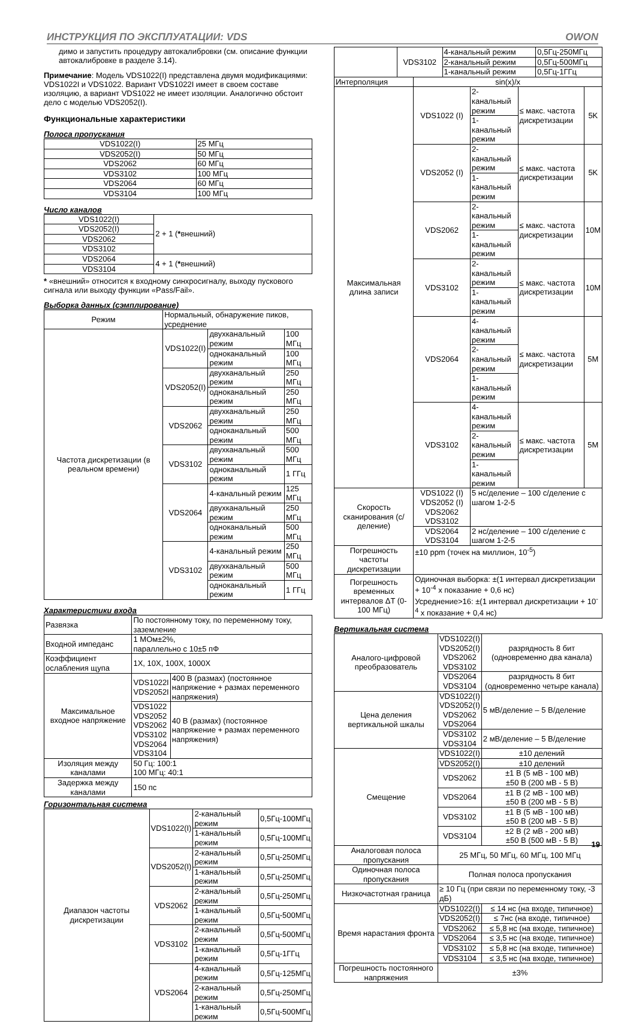ИНСТРУКЦИЯ ПО ЭКСПЛУАТАЦИИ: VDS OWON
димо и запустить процедуру автокалибровки (см. описание функции автокалибровке в разделе 3.14).
Примечание: Модель VDS1022(I) представлена двумя модификациями: VDS1022I и VDS1022. Вариант VDS1022I имеет в своем составе изоляцию, а вариант VDS1022 не имеет изоляции. Аналогично обстоит дело с моделью VDS2052(I).
Функциональные характеристики
Полоса пропускания
| VDS1022(I) | 25 МГц |
| VDS2052(I) | 50 МГц |
| VDS2062 | 60 МГц |
| VDS3102 | 100 МГц |
| VDS2064 | 60 МГц |
| VDS3104 | 100 МГц |
Число каналов
| VDS1022(I) | 2 + 1 ( * внешний) |
| VDS2052(I) | |
| VDS2062 | |
| VDS3102 | |
| VDS2064 | 4 + 1 ( * внешний) |
| VDS3104 | |
* «внешний» относится к входному синхросигналу, выходу пускового сигнала или выходу функции «Pass/Fail».
Выборка данных (сэмплирование)
| Режим | Нормальный, обнаружение пиков, усреднение | | |
| Частота дискретизации (в реальном времени) | VDS1022(I) | двухканальный режим | 100 МГц |
| | | одноканальный режим | 100 МГц |
| | VDS2052(I) | двухканальный режим | 250 МГц |
| | | одноканальный режим | 250 МГц |
| | VDS2062 | двухканальный режим | 250 МГц |
| | | одноканальный режим | 500 МГц |
| | VDS3102 | двухканальный режим | 500 МГц |
| | | одноканальный режим | 1 ГГц |
| | VDS2064 | 4-канальный режим | 125 МГц |
| | | двухканальный режим | 250 МГц |
| | | одноканальный режим | 500 МГц |
| | VDS3102 | 4-канальный режим | 250 МГц |
| | | двухканальный режим | 500 МГц |
| | | одноканальный режим | 1 ГГц |
Характеристики входа
| Развязка | По постоянному току, по переменному току, заземление | |
| Входной импеданс | 1 МОм±2%, параллельно с 10±5 пФ | |
| Коэффициент ослабления щупа | 1X, 10X, 100X, 1000X | |
| Максимальное входное напряжение | VDS1022I VDS2052I | 400 В (размах) (постоянное напряжение + размах переменного напряжения) |
| | VDS1022 VDS2052 VDS2062 VDS3102 VDS2064 VDS3104 | 40 В (размах) (постоянное напряжение + размах переменного напряжения) |
| Изоляция между каналами | 50 Гц: 100:1 100 МГц: 40:1 | |
| Задержка между каналами | 150 пс | |
Горизонтальная система
| Диапазон частоты дискретизации | VDS1022(I) | 2-канальный режим | 0,5Гц-100МГц |
| | | 1-канальный режим | 0,5Гц-100МГц |
| | VDS2052(I) | 2-канальный режим | 0,5Гц-250МГц |
| | | 1-канальный режим | 0,5Гц-250МГц |
| | VDS2062 | 2-канальный режим | 0,5Гц-250МГц |
| | | 1-канальный режим | 0,5Гц-500МГц |
| | VDS3102 | 2-канальный режим | 0,5Гц-500МГц |
| | | 1-канальный режим | 0,5Гц-1ГГц |
| | VDS2064 | 4-канальный режим | 0,5Гц-125МГц |
| | | 2-канальный режим | 0,5Гц-250МГц |
| | | 1-канальный режим | 0,5Гц-500МГц |
| | VDS3102 | 4-канальный режим | 0,5Гц-250МГц |
| | | 2-канальный режим | 0,5Гц-500МГц |
| | | 1-канальный режим | 0,5Гц-1ГГц |
| Интерполяция | sin(x)/x | | | |
| Максимальная длина записи | VDS1022 (I) | 2-канальный режим | ≤ макс. частота дискретизации | 5K |
| | | 1-канальный режим | | |
| | VDS2052 (I) | 2-канальный режим | ≤ макс. частота дискретизации | 5K |
| | | 1-канальный режим | | |
| | VDS2062 | 2-канальный режим | ≤ макс. частота дискретизации | 10M |
| | | 1-канальный режим | | |
| | VDS3102 | 2-канальный режим | ≤ макс. частота дискретизации | 10M |
| | | 1-канальный режим | | |
| | VDS2064 | 4-канальный режим | ≤ макс. частота дискретизации | 5M |
| | | 2-канальный режим | | |
| | | 1-канальный режим | | |
| | VDS3102 | 4-канальный режим | ≤ макс. частота дискретизации | 5M |
| | | 2-канальный режим | | |
| | | 1-канальный режим | | |
| Скорость сканирования (с/деление) | VDS1022 (I) VDS2052 (I) VDS2062 VDS3102 | 5 нс/деление – 100 с/деление с шагом 1-2-5 | | |
| | VDS2064 VDS3104 | 2 нс/деление – 100 с/деление с шагом 1-2-5 | | |
| Погрешность частоты дискретизации | ±10 ppm (точек на миллион, 10<sup>-5</sup>) | | | |
| Погрешность временных интервалов ΔT (0-100 МГц) | Одиночная выборка: ±(1 интервал дискретизации + 10<sup>-4</sup> x показание + 0,6 нс) Усреднение>16: ±(1 интервал дискретизации + 10<sup>-4</sup> x показание + 0,4 нс) | | | |
Вертикальная система
| Аналого-цифровой преобразователь | VDS1022(I) VDS2052(I) VDS2062 VDS3102 | разрядность 8 бит (одновременно два канала) |
| | VDS2064 VDS3104 | разрядность 8 бит (одновременно четыре канала) |
| Цена деления вертикальной шкалы | VDS1022(I) VDS2052(I) VDS2062 VDS2064 | 5 мВ/деление – 5 В/деление |
| | VDS3102 VDS3104 | 2 мВ/деление – 5 В/деление |
| Смещение | VDS1022(I) | ±10 делений |
| | VDS2052(I) | ±10 делений |
| | VDS2062 | ±1 В (5 мВ - 100 мВ) ±50 В (200 мВ - 5 В) |
| | VDS2064 | ±1 В (2 мВ - 100 мВ) ±50 В (200 мВ - 5 В) |
| | VDS3102 | ±1 В (5 мВ - 100 мВ) ±50 В (200 мВ - 5 В) |
| | VDS3104 | ±2 В (2 мВ - 200 мВ) ±50 В (500 мВ - 5 В) |
| Аналоговая полоса пропускания | 25 МГц, 50 МГц, 60 МГц, 100 МГц | |
| Одиночная полоса пропускания | Полная полоса пропускания | |
| Низкочастотная граница | ≥ 10 Гц (при связи по переменному току, -3 дБ) | |
| Время нарастания фронта | VDS1022(I) | ≤ 14 нс (на входе, типичное) |
| | VDS2052(I) | ≤ 7нс (на входе, типичное) |
| | VDS2062 | ≤ 5,8 нс (на входе, типичное) |
| | VDS2064 | ≤ 3,5 нс (на входе, типичное) |
| | VDS3102 | ≤ 5,8 нс (на входе, типичное) |
| | VDS3104 | ≤ 3,5 нс (на входе, типичное) |
| Погрешность постоянного напряжения | ±3% | |
19